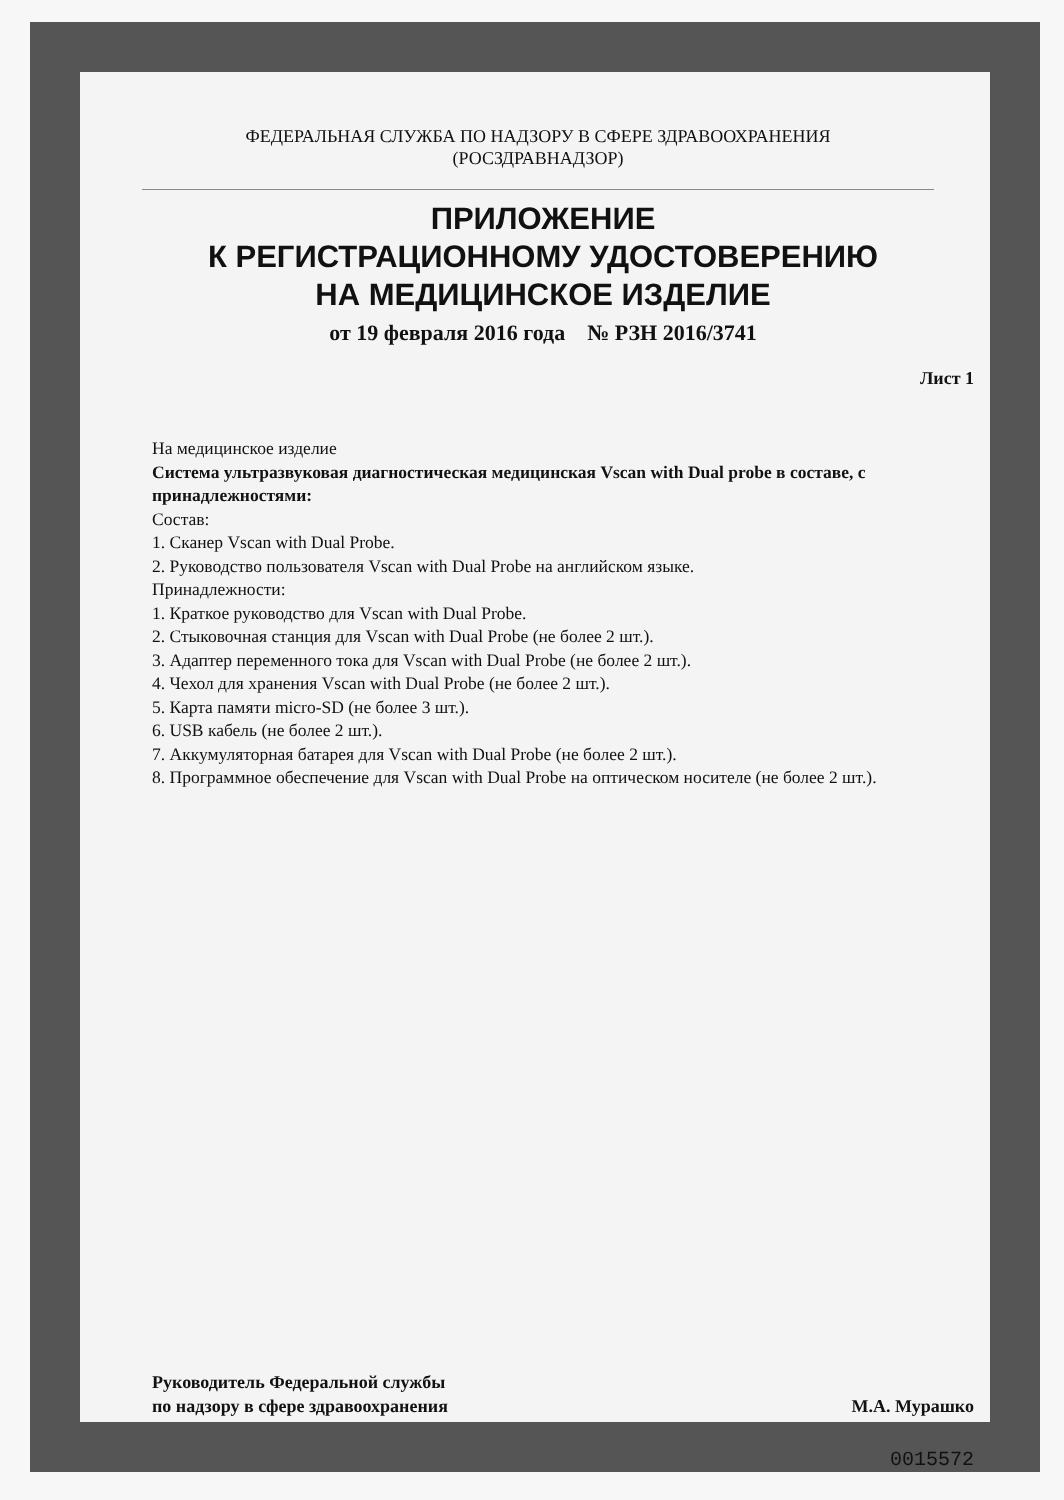ФЕДЕРАЛЬНАЯ СЛУЖБА ПО НАДЗОРУ В СФЕРЕ ЗДРАВООХРАНЕНИЯ
(РОСЗДРАВНАДЗОР)
ПРИЛОЖЕНИЕ
К РЕГИСТРАЦИОННОМУ УДОСТОВЕРЕНИЮ
НА МЕДИЦИНСКОЕ ИЗДЕЛИЕ
от 19 февраля 2016 года № РЗН 2016/3741
Лист 1
На медицинское изделие
Система ультразвуковая диагностическая медицинская Vscan with Dual probe в составе, с принадлежностями:
Состав:
1. Сканер Vscan with Dual Probe.
2. Руководство пользователя Vscan with Dual Probe на английском языке.
Принадлежности:
1. Краткое руководство для Vscan with Dual Probe.
2. Стыковочная станция для Vscan with Dual Probe (не более 2 шт.).
3. Адаптер переменного тока для Vscan with Dual Probe (не более 2 шт.).
4. Чехол для хранения Vscan with Dual Probe (не более 2 шт.).
5. Карта памяти micro-SD (не более 3 шт.).
6. USB кабель (не более 2 шт.).
7. Аккумуляторная батарея для Vscan with Dual Probe (не более 2 шт.).
8. Программное обеспечение для Vscan with Dual Probe на оптическом носителе (не более 2 шт.).
Руководитель Федеральной службы
по надзору в сфере здравоохранения
М.А. Мурашко
0015572